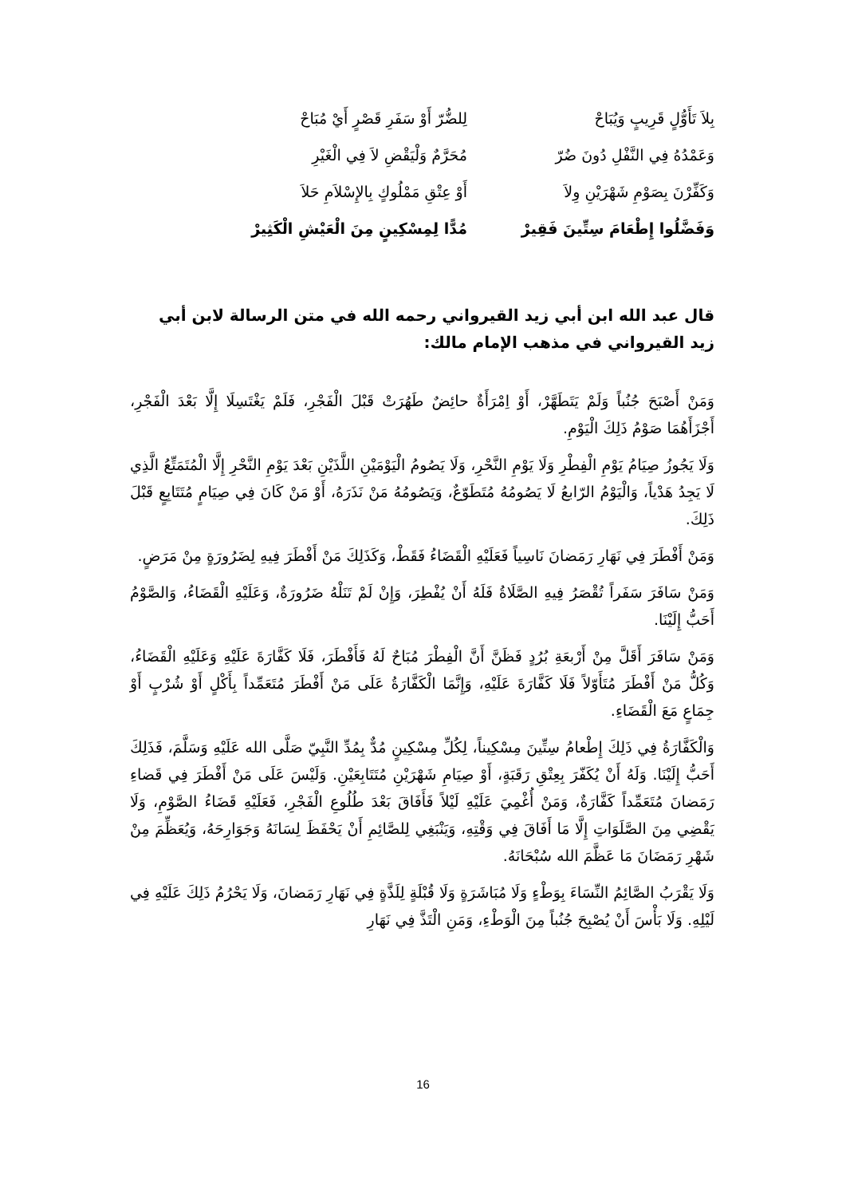بِلاَ تَأَوُّلٍ قَرِيبٍ وَيُبَاحْ لِلضُّرّ أَوْ سَفَرِ قَصْرٍ أَيْ مُبَاحْ
وَعَمْدُهُ فِي النَّفْلِ دُونَ ضُرّ مُحَرَّمٌ وَلْيَقْضِ لاَ فِي الْغَيْرِ
وَكَفِّرْنَ بِصَوْمِ شَهْرَيْنِ وِلاَ أَوْ عِتْقِ مَمْلُوكٍ بِالإِسْلاَمِ حَلاَ
وَفَضَّلُوا إِطْعَامَ سِتِّينَ فَقِيرْ مُدًّا لِمِسْكِينٍ مِنَ الْعَيْشِ الْكَثِيرْ
قال عبد الله ابن أبي زيد القيرواني رحمه الله في متن الرسالة لابن أبي زيد القيرواني في مذهب الإمام مالك:
وَمَنْ أَصْبَحَ جُنُباً وَلَمْ يَتَطَهَّرْ، أَوْ اِمْرَأَةٌ حائِضٌ طَهُرَتْ قَبْلَ الْفَجْرِ، فَلَمْ يَغْتَسِلَا إِلَّا بَعْدَ الْفَجْرِ، أَجْزَأَهُمَا صَوْمُ ذَلِكَ الْيَوْمِ.
وَلَا يَجُوزُ صِيَامُ يَوْمِ الْفِطْرِ وَلَا يَوْمِ النَّحْرِ، وَلَا يَصُومُ الْيَوْمَيْنِ اللَّذَيْنِ بَعْدَ يَوْمِ النَّحْرِ إِلَّا الْمُتَمَتِّعُ الَّذِي لَا يَجِدُ هَدْياً، وَالْيَوْمُ الرّابعُ لَا يَصُومُهُ مُتَطَوّعٌ، وَيَصُومُهُ مَنْ نَذَرَهُ، أَوْ مَنْ كَانَ فِي صِيَامٍ مُتَتَابِعٍ قَبْلَ ذَلِكَ.
وَمَنْ أَفْطَرَ فِي نَهَارِ رَمَضانَ نَاسِياً فَعَلَيْهِ الْقَضَاءُ فَقَطْ، وَكَذَلِكَ مَنْ أَفْطَرَ فِيهِ لِضَرُورَةٍ مِنْ مَرَضٍ.
وَمَنْ سَافَرَ سَفَراً تُقْصَرُ فِيهِ الصَّلَاةُ فَلَهُ أَنْ يُفْطِرَ، وَإِنْ لَمْ تَنَلْهُ ضَرُورَةٌ، وَعَلَيْهِ الْقَضَاءُ، وَالصَّوْمُ أَحَبُّ إِلَيْنَا.
وَمَنْ سَافَرَ أَقَلَّ مِنْ أَرْبعَةِ بُرُدٍ فَظَنَّ أَنَّ الْفِطْرَ مُبَاحٌ لَهُ فَأَفْطَرَ، فَلَا كَفَّارَةَ عَلَيْهِ وَعَلَيْهِ الْقَضَاءُ، وَكُلُّ مَنْ أَفْطَرَ مُتَأَوّلاً فَلَا كَفَّارَةَ عَلَيْهِ، وَإِنَّمَا الْكَفَّارَةُ عَلَى مَنْ أَفْطَرَ مُتَعَمِّداً بِأَكْلٍ أَوْ شُرْبٍ أَوْ جِمَاعٍ مَعَ الْقَضَاءِ.
وَالْكَفَّارَةُ فِي ذَلِكَ إِطْعامُ سِتِّينَ مِسْكِيناً، لِكُلِّ مِسْكِينٍ مُدٌّ بِمُدِّ النَّبِيّ صَلَّى الله عَلَيْهِ وَسَلَّمَ، فَذَلِكَ أَحَبُّ إِلَيْنَا. وَلَهُ أَنْ يُكَفّرَ بِعِتْقِ رَقَبَةٍ، أَوْ صِيَامِ شَهْرَيْنِ مُتَتَابِعَيْنِ. وَلَيْسَ عَلَى مَنْ أَفْطَرَ فِي قَضاءِ رَمَضانَ مُتَعَمِّداً كَفَّارَةٌ، وَمَنْ أُغْمِيَ عَلَيْهِ لَيْلاً فَأَفَاقَ بَعْدَ طُلُوعِ الْفَجْرِ، فَعَلَيْهِ قَضَاءُ الصَّوْمِ، وَلَا يَقْضِي مِنَ الصَّلَوَاتِ إِلَّا مَا أَفَاقَ فِي وَقْتِهِ، وَيَنْبَغِي لِلصَّائِمِ أَنْ يَحْفَظَ لِسَانَهُ وَجَوَارِحَهُ، وَيُعَظِّمَ مِنْ شَهْرِ رَمَضَانَ مَا عَظَّمَ الله سُبْحَانَهُ.
وَلَا يَقْرَبُ الصَّائِمُ النِّسَاءَ بِوَطْءٍ وَلَا مُبَاشَرَةٍ وَلَا قُبْلَةٍ لِلَذَّةٍ فِي نَهَارِ رَمَضانَ، وَلَا يَحْرُمُ ذَلِكَ عَلَيْهِ فِي لَيْلِهِ. وَلَا بَأْسَ أَنْ يُصْبِحَ جُنُباً مِنَ الْوَطْءِ، وَمَنِ الْتَذَّ فِي نَهَارِ
16